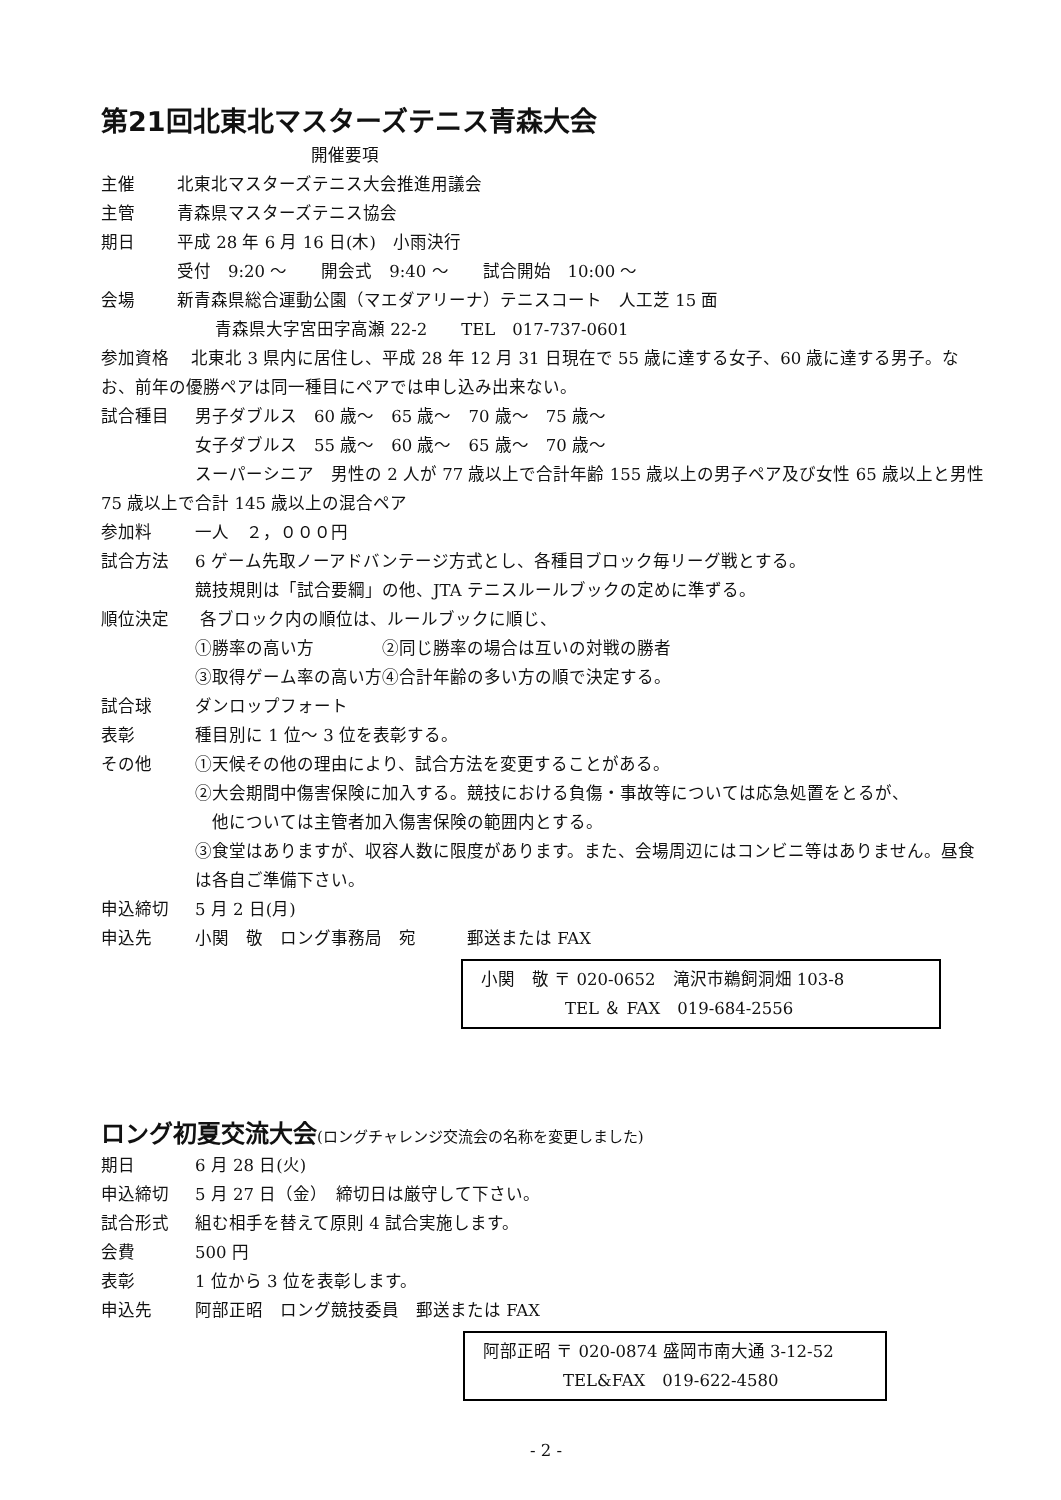第21回北東北マスターズテニス青森大会
開催要項
主催 北東北マスターズテニス大会推進用議会
主管 青森県マスターズテニス協会
期日 平成 28 年 6 月 16 日(木)　小雨決行
受付　9:20 ～　　開会式　9:40 ～　　試合開始　10:00 ～
会場 新青森県総合運動公園（マエダアリーナ）テニスコート　人工芝 15 面
青森県大字宮田字高瀬 22-2　　TEL　017-737-0601
参加資格　 北東北 3 県内に居住し、平成 28 年 12 月 31 日現在で 55 歳に達する女子、60 歳に達する男子。なお、前年の優勝ペアは同一種目にペアでは申し込み出来ない。
試合種目 男子ダブルス　60 歳～　65 歳～　70 歳～　75 歳～
女子ダブルス　55 歳～　60 歳～　65 歳～　70 歳～
スーパーシニア　男性の 2 人が 77 歳以上で合計年齢 155 歳以上の男子ペア及び女性 65 歳以上と男性 75 歳以上で合計 145 歳以上の混合ペア
参加料 一人　２，０００円
試合方法 6 ゲーム先取ノーアドバンテージ方式とし、各種目ブロック毎リーグ戦とする。
競技規則は「試合要綱」の他、JTA テニスルールブックの定めに準ずる。
順位決定 各ブロック内の順位は、ルールブックに順じ、
①勝率の高い方　　　　②同じ勝率の場合は互いの対戦の勝者
③取得ゲーム率の高い方④合計年齢の多い方の順で決定する。
試合球 ダンロップフォート
表彰 種目別に 1 位～ 3 位を表彰する。
その他 ①天候その他の理由により、試合方法を変更することがある。
②大会期間中傷害保険に加入する。競技における負傷・事故等については応急処置をとるが、
　他については主管者加入傷害保険の範囲内とする。
③食堂はありますが、収容人数に限度があります。また、会場周辺にはコンビニ等はありません。昼食は各自ご準備下さい。
申込締切 5 月 2 日(月)
申込先 小関　敬　ロング事務局　宛　　　郵送または FAX
小関　敬 〒 020-0652　滝沢市鵜飼洞畑 103-8
TEL ＆ FAX　019-684-2556
ロング初夏交流大会(ロングチャレンジ交流会の名称を変更しました)
期日 6 月 28 日(火)
申込締切 5 月 27 日（金）　締切日は厳守して下さい。
試合形式 組む相手を替えて原則 4 試合実施します。
会費 500 円
表彰 1 位から 3 位を表彰します。
申込先 阿部正昭　ロング競技委員　郵送または FAX
阿部正昭 〒 020-0874 盛岡市南大通 3-12-52
TEL&FAX　019-622-4580
- 2 -